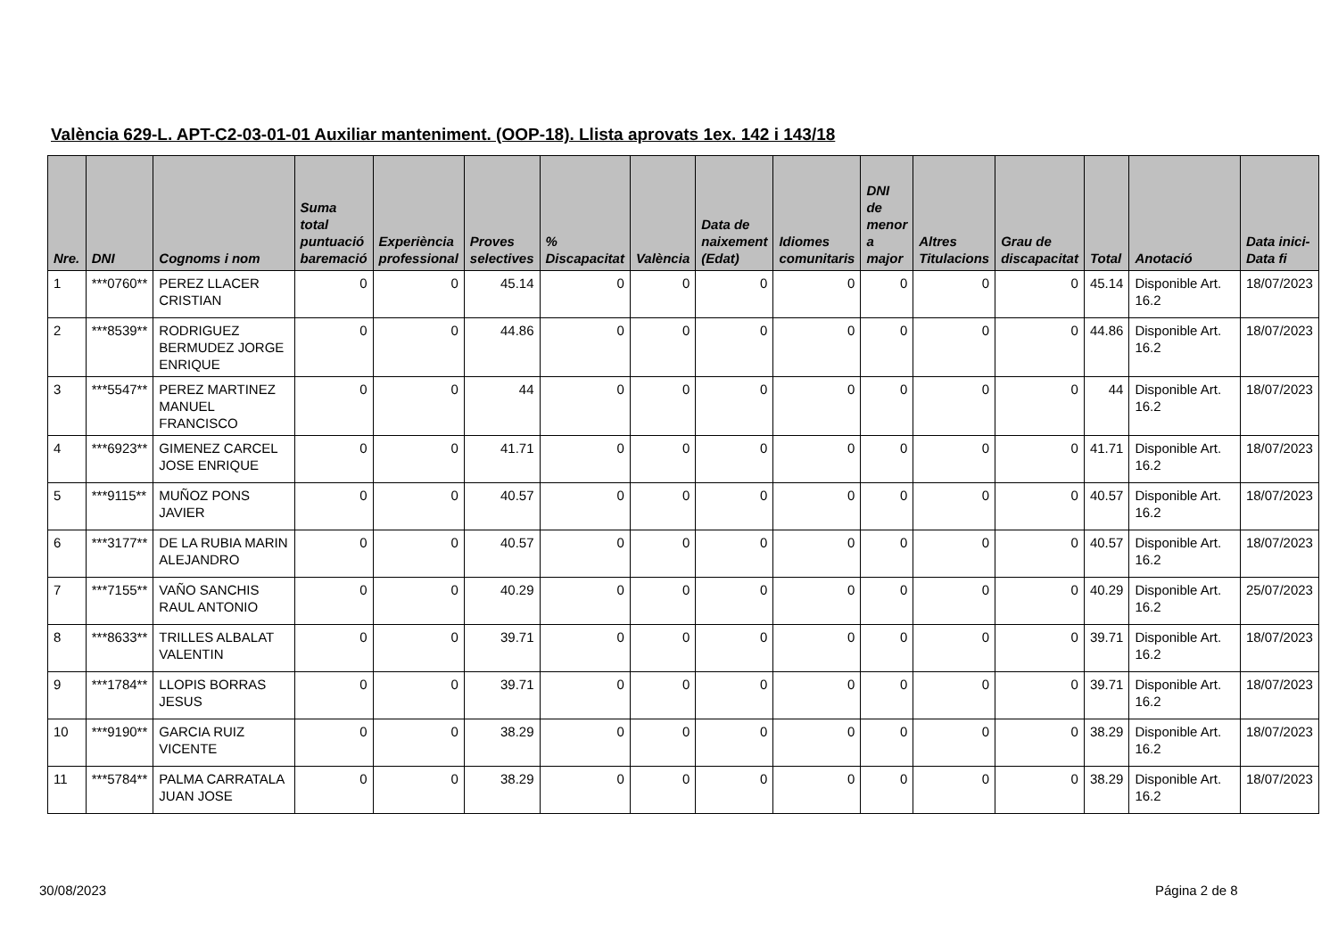València 629-L. APT-C2-03-01-01 Auxiliar manteniment. (OOP-18). Llista aprovats 1ex. 142 i 143/18
| Nre. | DNI | Cognoms i nom | Suma total puntuació baremació | Experiència professional | Proves selectives | % Discapacitat | València | Data de naixement (Edat) | Idiomes comunitaris | DNI de menor a major | Altres Titulacions | Grau de discapacitat | Total | Anotació | Data inici-Data fi |
| --- | --- | --- | --- | --- | --- | --- | --- | --- | --- | --- | --- | --- | --- | --- | --- |
| 1 | ***0760** | PEREZ LLACER CRISTIAN | 0 | 0 | 45.14 | 0 | 0 | 0 | 0 | 0 | 0 | 0 | 45.14 | Disponible Art. 16.2 | 18/07/2023 |
| 2 | ***8539** | RODRIGUEZ BERMUDEZ JORGE ENRIQUE | 0 | 0 | 44.86 | 0 | 0 | 0 | 0 | 0 | 0 | 0 | 44.86 | Disponible Art. 16.2 | 18/07/2023 |
| 3 | ***5547** | PEREZ MARTINEZ MANUEL FRANCISCO | 0 | 0 | 44 | 0 | 0 | 0 | 0 | 0 | 0 | 0 | 44 | Disponible Art. 16.2 | 18/07/2023 |
| 4 | ***6923** | GIMENEZ CARCEL JOSE ENRIQUE | 0 | 0 | 41.71 | 0 | 0 | 0 | 0 | 0 | 0 | 0 | 41.71 | Disponible Art. 16.2 | 18/07/2023 |
| 5 | ***9115** | MUÑOZ PONS JAVIER | 0 | 0 | 40.57 | 0 | 0 | 0 | 0 | 0 | 0 | 0 | 40.57 | Disponible Art. 16.2 | 18/07/2023 |
| 6 | ***3177** | DE LA RUBIA MARIN ALEJANDRO | 0 | 0 | 40.57 | 0 | 0 | 0 | 0 | 0 | 0 | 0 | 40.57 | Disponible Art. 16.2 | 18/07/2023 |
| 7 | ***7155** | VAÑO SANCHIS RAUL ANTONIO | 0 | 0 | 40.29 | 0 | 0 | 0 | 0 | 0 | 0 | 0 | 40.29 | Disponible Art. 16.2 | 25/07/2023 |
| 8 | ***8633** | TRILLES ALBALAT VALENTIN | 0 | 0 | 39.71 | 0 | 0 | 0 | 0 | 0 | 0 | 0 | 39.71 | Disponible Art. 16.2 | 18/07/2023 |
| 9 | ***1784** | LLOPIS BORRAS JESUS | 0 | 0 | 39.71 | 0 | 0 | 0 | 0 | 0 | 0 | 0 | 39.71 | Disponible Art. 16.2 | 18/07/2023 |
| 10 | ***9190** | GARCIA RUIZ VICENTE | 0 | 0 | 38.29 | 0 | 0 | 0 | 0 | 0 | 0 | 0 | 38.29 | Disponible Art. 16.2 | 18/07/2023 |
| 11 | ***5784** | PALMA CARRATALA JUAN JOSE | 0 | 0 | 38.29 | 0 | 0 | 0 | 0 | 0 | 0 | 0 | 38.29 | Disponible Art. 16.2 | 18/07/2023 |
30/08/2023 Página 2 de 8